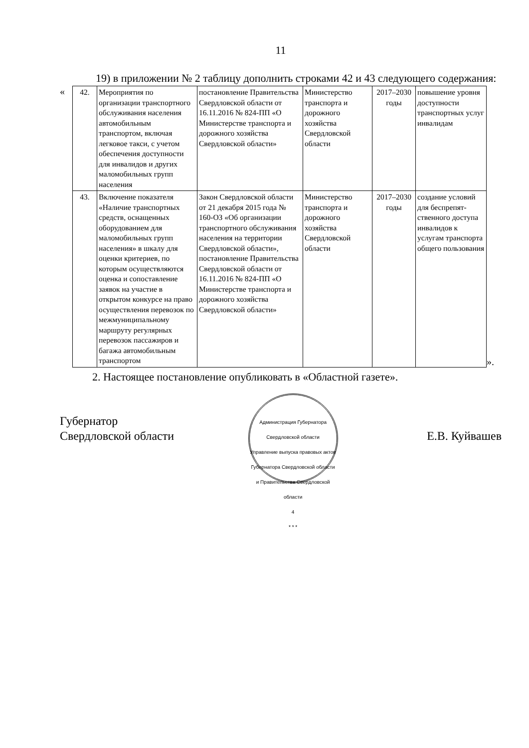11
19) в приложении № 2 таблицу дополнить строками 42 и 43 следующего содержания:
«
| 42. | Мероприятия по организации транспортного обслуживания населения автомобильным транспортом, включая легковое такси, с учетом обеспечения доступности для инвалидов и других маломобильных групп населения | постановление Правительства Свердловской области от 16.11.2016 № 824-ПП «О Министерстве транспорта и дорожного хозяйства Свердловской области» | Министерство транспорта и дорожного хозяйства Свердловской области | 2017–2030 годы | повышение уровня доступности транспортных услуг инвалидам |
| 43. | Включение показателя «Наличие транспортных средств, оснащенных оборудованием для маломобильных групп населения» в шкалу для оценки критериев, по которым осуществляются оценка и сопоставление заявок на участие в открытом конкурсе на право осуществления перевозок по межмуниципальному маршруту регулярных перевозок пассажиров и багажа автомобильным транспортом | Закон Свердловской области от 21 декабря 2015 года № 160-ОЗ «Об организации транспортного обслуживания населения на территории Свердловской области», постановление Правительства Свердловской области от 16.11.2016 № 824-ПП «О Министерстве транспорта и дорожного хозяйства Свердловской области» | Министерство транспорта и дорожного хозяйства Свердловской области | 2017–2030 годы | создание условий для беспрепят­ственного доступа инвалидов к услугам транспорта общего пользования |
».
2. Настоящее постановление опубликовать в «Областной газете».
Губернатор
Свердловской области
Администрация Губернатора Свердловской области
Управление выпуска правовых актов Губернатора Свердловской области и Правительства Свердловской области
4
* * *
Е.В. Куйвашев